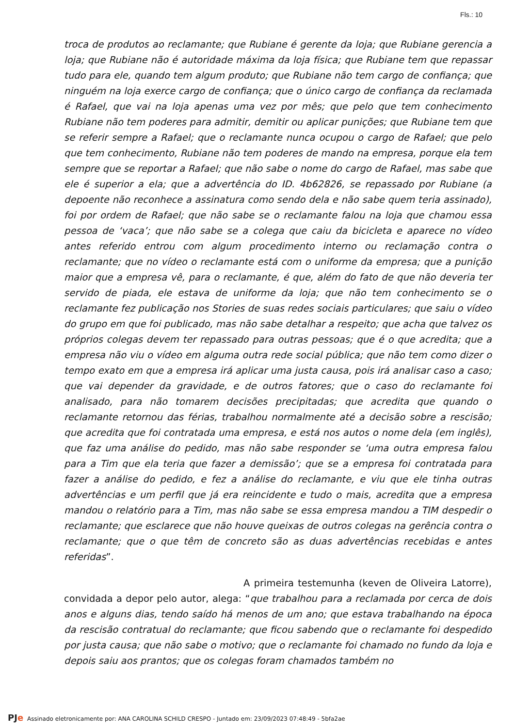Fls.: 10
troca de produtos ao reclamante; que Rubiane é gerente da loja; que Rubiane gerencia a loja; que Rubiane não é autoridade máxima da loja física; que Rubiane tem que repassar tudo para ele, quando tem algum produto; que Rubiane não tem cargo de confiança; que ninguém na loja exerce cargo de confiança; que o único cargo de confiança da reclamada é Rafael, que vai na loja apenas uma vez por mês; que pelo que tem conhecimento Rubiane não tem poderes para admitir, demitir ou aplicar punições; que Rubiane tem que se referir sempre a Rafael; que o reclamante nunca ocupou o cargo de Rafael; que pelo que tem conhecimento, Rubiane não tem poderes de mando na empresa, porque ela tem sempre que se reportar a Rafael; que não sabe o nome do cargo de Rafael, mas sabe que ele é superior a ela; que a advertência do ID. 4b62826, se repassado por Rubiane (a depoente não reconhece a assinatura como sendo dela e não sabe quem teria assinado), foi por ordem de Rafael; que não sabe se o reclamante falou na loja que chamou essa pessoa de ‘vaca’; que não sabe se a colega que caiu da bicicleta e aparece no vídeo antes referido entrou com algum procedimento interno ou reclamação contra o reclamante; que no vídeo o reclamante está com o uniforme da empresa; que a punição maior que a empresa vê, para o reclamante, é que, além do fato de que não deveria ter servido de piada, ele estava de uniforme da loja; que não tem conhecimento se o reclamante fez publicação nos Stories de suas redes sociais particulares; que saiu o vídeo do grupo em que foi publicado, mas não sabe detalhar a respeito; que acha que talvez os próprios colegas devem ter repassado para outras pessoas; que é o que acredita; que a empresa não viu o vídeo em alguma outra rede social pública; que não tem como dizer o tempo exato em que a empresa irá aplicar uma justa causa, pois irá analisar caso a caso; que vai depender da gravidade, e de outros fatores; que o caso do reclamante foi analisado, para não tomarem decisões precipitadas; que acredita que quando o reclamante retornou das férias, trabalhou normalmente até a decisão sobre a rescisão; que acredita que foi contratada uma empresa, e está nos autos o nome dela (em inglês), que faz uma análise do pedido, mas não sabe responder se ‘uma outra empresa falou para a Tim que ela teria que fazer a demissão’; que se a empresa foi contratada para fazer a análise do pedido, e fez a análise do reclamante, e viu que ele tinha outras advertências e um perfil que já era reincidente e tudo o mais, acredita que a empresa mandou o relatório para a Tim, mas não sabe se essa empresa mandou a TIM despedir o reclamante; que esclarece que não houve queixas de outros colegas na gerência contra o reclamante; que o que têm de concreto são as duas advertências recebidas e antes referidas”.
A primeira testemunha (keven de Oliveira Latorre), convidada a depor pelo autor, alega: “que trabalhou para a reclamada por cerca de dois anos e alguns dias, tendo saído há menos de um ano; que estava trabalhando na época da rescisão contratual do reclamante; que ficou sabendo que o reclamante foi despedido por justa causa; que não sabe o motivo; que o reclamante foi chamado no fundo da loja e depois saiu aos prantos; que os colegas foram chamados também no
PJe Assinado eletronicamente por: ANA CAROLINA SCHILD CRESPO - Juntado em: 23/09/2023 07:48:49 - 5bfa2ae